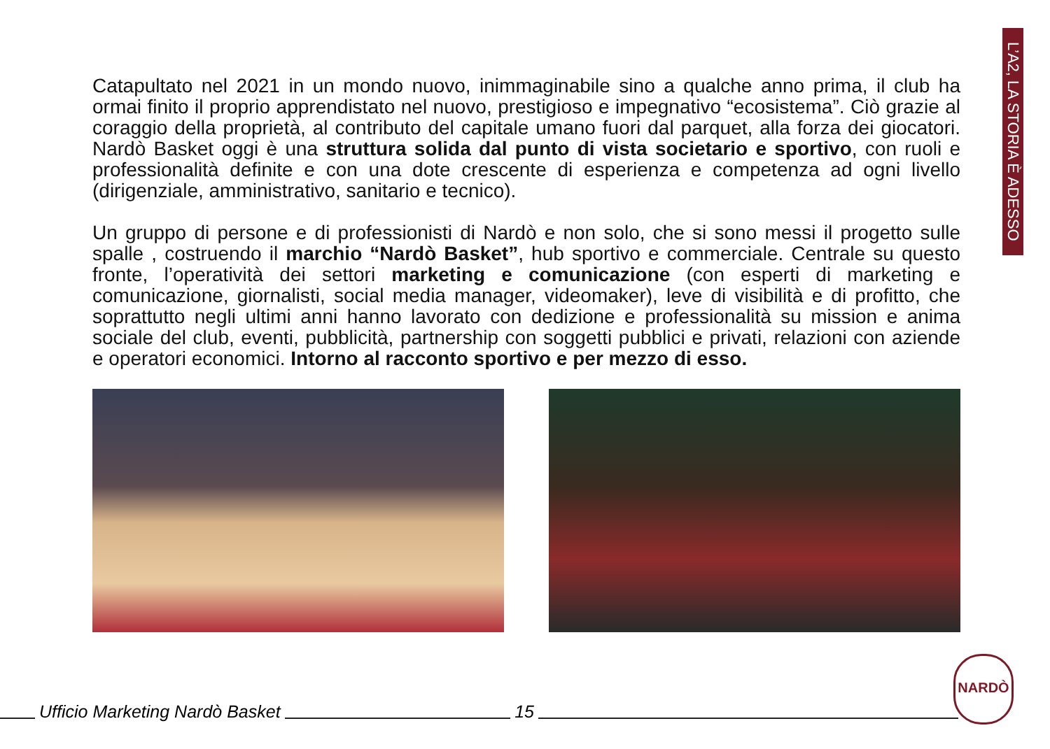L’A2, LA STORIA È ADESSO
Catapultato nel 2021 in un mondo nuovo, inimmaginabile sino a qualche anno prima, il club ha ormai finito il proprio apprendistato nel nuovo, prestigioso e impegnativo “ecosistema”. Ciò grazie al coraggio della proprietà, al contributo del capitale umano fuori dal parquet, alla forza dei giocatori. Nardò Basket oggi è una struttura solida dal punto di vista societario e sportivo, con ruoli e professionalità definite e con una dote crescente di esperienza e competenza ad ogni livello (dirigenziale, amministrativo, sanitario e tecnico).
Un gruppo di persone e di professionisti di Nardò e non solo, che si sono messi il progetto sulle spalle , costruendo il marchio “Nardò Basket”, hub sportivo e commerciale. Centrale su questo fronte, l’operatività dei settori marketing e comunicazione (con esperti di marketing e comunicazione, giornalisti, social media manager, videomaker), leve di visibilità e di profitto, che soprattutto negli ultimi anni hanno lavorato con dedizione e professionalità su mission e anima sociale del club, eventi, pubblicità, partnership con soggetti pubblici e privati, relazioni con aziende e operatori economici. Intorno al racconto sportivo e per mezzo di esso.
Ufficio Marketing Nardò Basket
15
NARDÒ